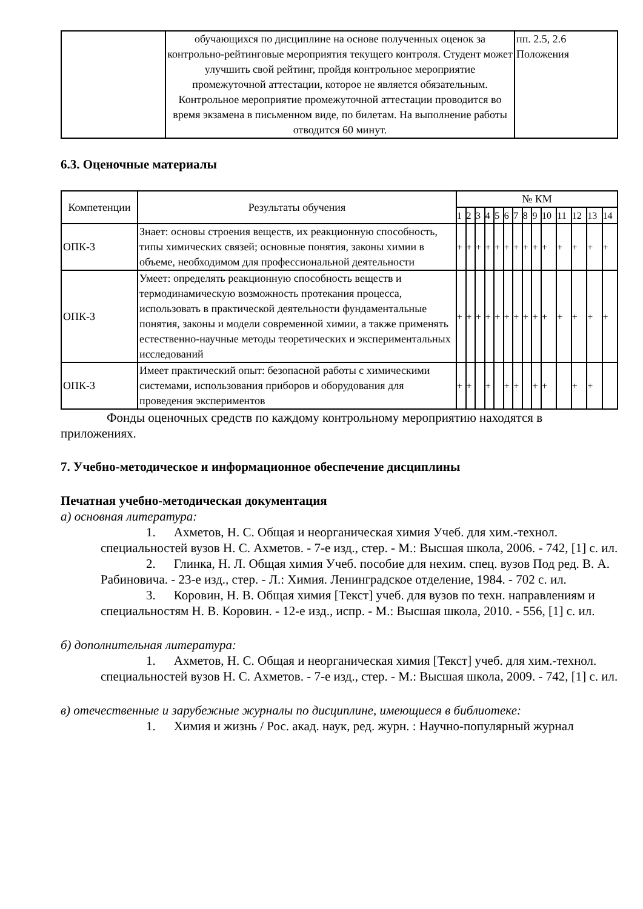| | обучающихся по дисциплине на основе полученных оценок за контрольно-рейтинговые мероприятия текущего контроля. Студент может улучшить свой рейтинг, пройдя контрольное мероприятие промежуточной аттестации, которое не является обязательным. Контрольное мероприятие промежуточной аттестации проводится во время экзамена в письменном виде, по билетам. На выполнение работы отводится 60 минут. | пп. 2.5, 2.6 Положения |
6.3. Оценочные материалы
| Компетенции | Результаты обучения | № КМ | | | | | | | | | | | | | |
| --- | --- | --- | --- | --- | --- | --- | --- | --- | --- | --- | --- | --- | --- | --- | --- |
| | | 1 | 2 | 3 | 4 | 5 | 6 | 7 | 8 | 9 | 10 | 11 | 12 | 13 | 14 |
| ОПК-3 | Знает: основы строения веществ, их реакционную способность, типы химических связей; основные понятия, законы химии в объеме, необходимом для профессиональной деятельности | + | + | + | + | + | + | + | + | + | + | + | + | + | + |
| ОПК-3 | Умеет: определять реакционную способность веществ и термодинамическую возможность протекания процесса, использовать в практической деятельности фундаментальные понятия, законы и модели современной химии, а также применять естественно-научные методы теоретических и экспериментальных исследований | + | + | + | + | + | + | + | + | + | + | + | + | + | + |
| ОПК-3 | Имеет практический опыт: безопасной работы с химическими системами, использования приборов и оборудования для проведения экспериментов | + | + | | + | | + | + | | + | + | | + | + | |
Фонды оценочных средств по каждому контрольному мероприятию находятся в приложениях.
7. Учебно-методическое и информационное обеспечение дисциплины
Печатная учебно-методическая документация
а) основная литература:
1. Ахметов, Н. С. Общая и неорганическая химия Учеб. для хим.-технол. специальностей вузов Н. С. Ахметов. - 7-е изд., стер. - М.: Высшая школа, 2006. - 742, [1] с. ил.
2. Глинка, Н. Л. Общая химия Учеб. пособие для нехим. спец. вузов Под ред. В. А. Рабиновича. - 23-е изд., стер. - Л.: Химия. Ленинградское отделение, 1984. - 702 с. ил.
3. Коровин, Н. В. Общая химия [Текст] учеб. для вузов по техн. направлениям и специальностям Н. В. Коровин. - 12-е изд., испр. - М.: Высшая школа, 2010. - 556, [1] с. ил.
б) дополнительная литература:
1. Ахметов, Н. С. Общая и неорганическая химия [Текст] учеб. для хим.-технол. специальностей вузов Н. С. Ахметов. - 7-е изд., стер. - М.: Высшая школа, 2009. - 742, [1] с. ил.
в) отечественные и зарубежные журналы по дисциплине, имеющиеся в библиотеке:
1. Химия и жизнь / Рос. акад. наук, ред. журн. : Научно-популярный журнал